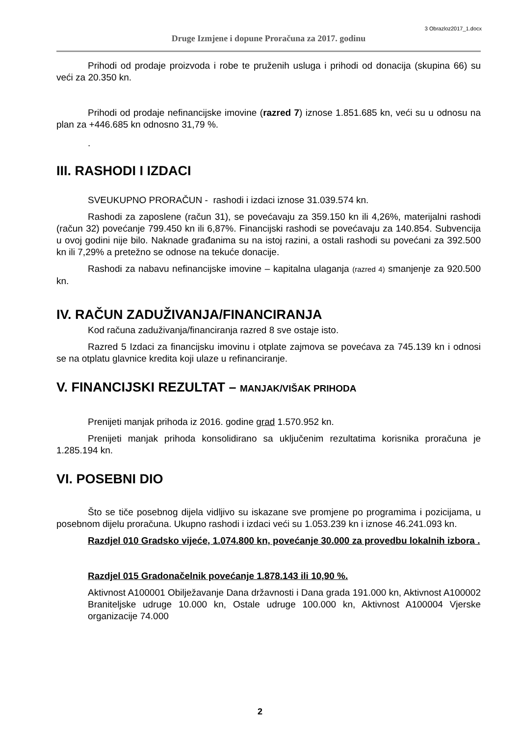3 Obrazloz2017_1.docx
Druge Izmjene i dopune Proračuna za 2017. godinu
Prihodi od prodaje proizvoda i robe te pruženih usluga i prihodi od donacija (skupina 66) su veći za 20.350 kn.
Prihodi od prodaje nefinancijske imovine (razred 7) iznose 1.851.685 kn, veći su u odnosu na plan za +446.685 kn odnosno 31,79 %.
.
III. RASHODI I IZDACI
SVEUKUPNO PRORAČUN - rashodi i izdaci iznose 31.039.574 kn.
Rashodi za zaposlene (račun 31), se povećavaju za 359.150 kn ili 4,26%, materijalni rashodi (račun 32) povećanje 799.450 kn ili 6,87%. Financijski rashodi se povećavaju za 140.854. Subvencija u ovoj godini nije bilo. Naknade građanima su na istoj razini, a ostali rashodi su povećani za 392.500 kn ili 7,29% a pretežno se odnose na tekuće donacije.
Rashodi za nabavu nefinancijske imovine – kapitalna ulaganja (razred 4) smanjenje za 920.500 kn.
IV. RAČUN ZADUŽIVANJA/FINANCIRANJA
Kod računa zaduživanja/financiranja razred 8 sve ostaje isto.
Razred 5 Izdaci za financijsku imovinu i otplate zajmova se povećava za 745.139 kn i odnosi se na otplatu glavnice kredita koji ulaze u refinanciranje.
V. FINANCIJSKI REZULTAT – MANJAK/VIŠAK PRIHODA
Prenijeti manjak prihoda iz 2016. godine grad 1.570.952 kn.
Prenijeti manjak prihoda konsolidirano sa uključenim rezultatima korisnika proračuna je 1.285.194 kn.
VI. POSEBNI DIO
Što se tiče posebnog dijela vidljivo su iskazane sve promjene po programima i pozicijama, u posebnom dijelu proračuna. Ukupno rashodi i izdaci veći su 1.053.239 kn i iznose 46.241.093 kn.
Razdjel 010 Gradsko vijeće, 1.074.800 kn, povećanje 30.000 za provedbu lokalnih izbora .
Razdjel 015 Gradonačelnik povećanje 1.878.143 ili 10,90 %.
Aktivnost A100001 Obilježavanje Dana državnosti i Dana grada 191.000 kn, Aktivnost A100002 Braniteljske udruge 10.000 kn, Ostale udruge 100.000 kn, Aktivnost A100004 Vjerske organizacije 74.000
2